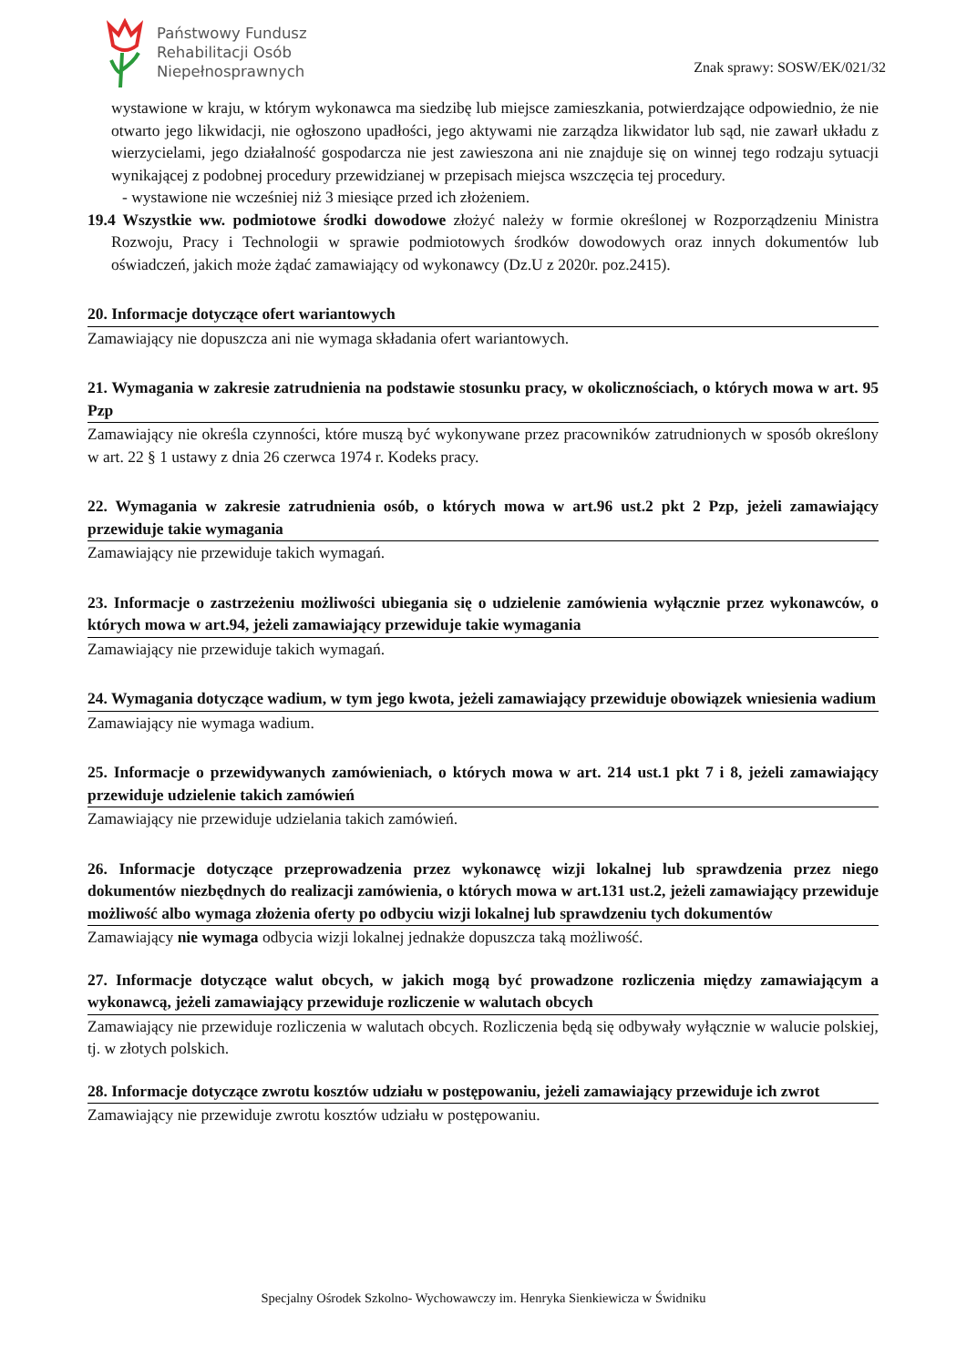Państwowy Fundusz
Rehabilitacji Osób
Niepełnosprawnych
Znak sprawy: SOSW/EK/021/32
wystawione w kraju, w którym wykonawca ma siedzibę lub miejsce zamieszkania, potwierdzające odpowiednio, że nie otwarto jego likwidacji, nie ogłoszono upadłości, jego aktywami nie zarządza likwidator lub sąd, nie zawarł układu z wierzycielami, jego działalność gospodarcza nie jest zawieszona ani nie znajduje się on winnej tego rodzaju sytuacji wynikającej z podobnej procedury przewidzianej w przepisach miejsca wszczęcia tej procedury.
- wystawione nie wcześniej niż 3 miesiące przed ich złożeniem.
19.4 Wszystkie ww. podmiotowe środki dowodowe złożyć należy w formie określonej w Rozporządzeniu Ministra Rozwoju, Pracy i Technologii w sprawie podmiotowych środków dowodowych oraz innych dokumentów lub oświadczeń, jakich może żądać zamawiający od wykonawcy (Dz.U z 2020r. poz.2415).
20. Informacje dotyczące ofert wariantowych
Zamawiający nie dopuszcza ani nie wymaga składania ofert wariantowych.
21. Wymagania w zakresie zatrudnienia na podstawie stosunku pracy, w okolicznościach, o których mowa w art. 95 Pzp
Zamawiający nie określa czynności, które muszą być wykonywane przez pracowników zatrudnionych w sposób określony w art. 22 § 1 ustawy z dnia 26 czerwca 1974 r. Kodeks pracy.
22. Wymagania w zakresie zatrudnienia osób, o których mowa w art.96 ust.2 pkt 2 Pzp, jeżeli zamawiający przewiduje takie wymagania
Zamawiający nie przewiduje takich wymagań.
23. Informacje o zastrzeżeniu możliwości ubiegania się o udzielenie zamówienia wyłącznie przez wykonawców, o których mowa w art.94, jeżeli zamawiający przewiduje takie wymagania
Zamawiający nie przewiduje takich wymagań.
24. Wymagania dotyczące wadium, w tym jego kwota, jeżeli zamawiający przewiduje obowiązek wniesienia wadium
Zamawiający nie wymaga wadium.
25. Informacje o przewidywanych zamówieniach, o których mowa w art. 214 ust.1 pkt 7 i 8, jeżeli zamawiający przewiduje udzielenie takich zamówień
Zamawiający nie przewiduje udzielania takich zamówień.
26. Informacje dotyczące przeprowadzenia przez wykonawcę wizji lokalnej lub sprawdzenia przez niego dokumentów niezbędnych do realizacji zamówienia, o których mowa w art.131 ust.2, jeżeli zamawiający przewiduje możliwość albo wymaga złożenia oferty po odbyciu wizji lokalnej lub sprawdzeniu tych dokumentów
Zamawiający nie wymaga odbycia wizji lokalnej jednakże dopuszcza taką możliwość.
27. Informacje dotyczące walut obcych, w jakich mogą być prowadzone rozliczenia między zamawiającym a wykonawcą, jeżeli zamawiający przewiduje rozliczenie w walutach obcych
Zamawiający nie przewiduje rozliczenia w walutach obcych. Rozliczenia będą się odbywały wyłącznie w walucie polskiej, tj. w złotych polskich.
28. Informacje dotyczące zwrotu kosztów udziału w postępowaniu, jeżeli zamawiający przewiduje ich zwrot
Zamawiający nie przewiduje zwrotu kosztów udziału w postępowaniu.
Specjalny Ośrodek Szkolno- Wychowawczy im. Henryka Sienkiewicza w Świdniku